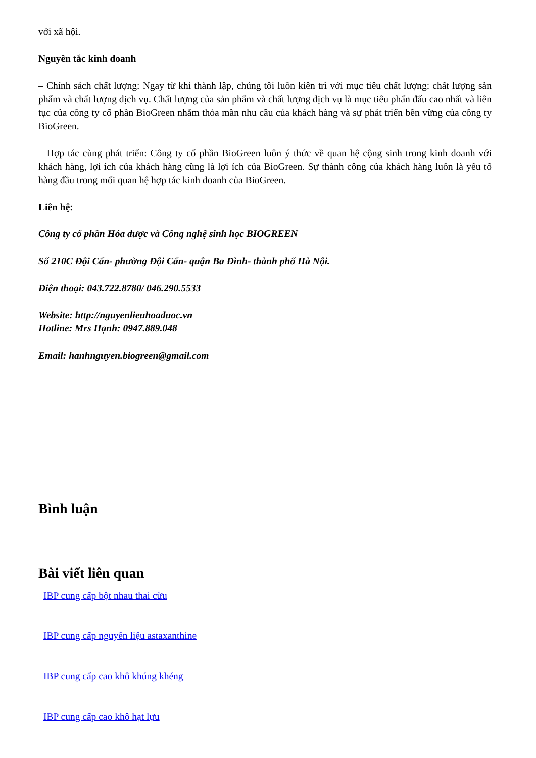với xã hội.
Nguyên tắc kinh doanh
– Chính sách chất lượng: Ngay từ khi thành lập, chúng tôi luôn kiên trì với mục tiêu chất lượng: chất lượng sản phẩm và chất lượng dịch vụ. Chất lượng của sản phẩm và chất lượng dịch vụ là mục tiêu phấn đấu cao nhất và liên tục của công ty cổ phần BioGreen nhằm thỏa mãn nhu cầu của khách hàng và sự phát triển bền vững của công ty BioGreen.
– Hợp tác cùng phát triển: Công ty cổ phần BioGreen luôn ý thức về quan hệ cộng sinh trong kinh doanh với khách hàng, lợi ích của khách hàng cũng là lợi ích của BioGreen. Sự thành công của khách hàng luôn là yếu tố hàng đầu trong mối quan hệ hợp tác kinh doanh của BioGreen.
Liên hệ:
Công ty cổ phần Hóa dược và Công nghệ sinh học BIOGREEN
Số 210C Đội Cấn- phường Đội Cấn- quận Ba Đình- thành phố Hà Nội.
Điện thoại: 043.722.8780/ 046.290.5533
Website: http://nguyenlieuhoaduoc.vn
Hotline: Mrs Hạnh: 0947.889.048
Email: hanhnguyen.biogreen@gmail.com
Bình luận
Bài viết liên quan
IBP cung cấp bột nhau thai cừu
IBP cung cấp nguyên liệu astaxanthine
IBP cung cấp cao khô khúng khéng
IBP cung cấp cao khô hạt lựu